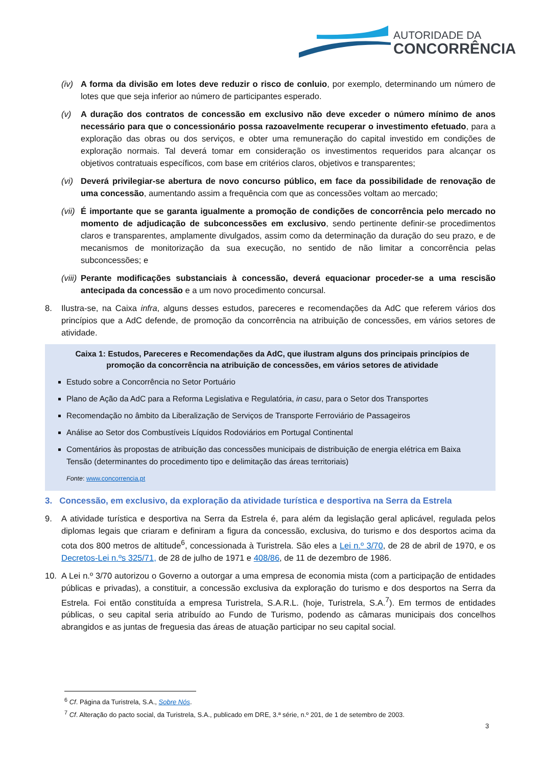AUTORIDADE DA
CONCORRÊNCIA
(iv) A forma da divisão em lotes deve reduzir o risco de conluio, por exemplo, determinando um número de lotes que que seja inferior ao número de participantes esperado.
(v) A duração dos contratos de concessão em exclusivo não deve exceder o número mínimo de anos necessário para que o concessionário possa razoavelmente recuperar o investimento efetuado, para a exploração das obras ou dos serviços, e obter uma remuneração do capital investido em condições de exploração normais. Tal deverá tomar em consideração os investimentos requeridos para alcançar os objetivos contratuais específicos, com base em critérios claros, objetivos e transparentes;
(vi) Deverá privilegiar-se abertura de novo concurso público, em face da possibilidade de renovação de uma concessão, aumentando assim a frequência com que as concessões voltam ao mercado;
(vii) É importante que se garanta igualmente a promoção de condições de concorrência pelo mercado no momento de adjudicação de subconcessões em exclusivo, sendo pertinente definir-se procedimentos claros e transparentes, amplamente divulgados, assim como da determinação da duração do seu prazo, e de mecanismos de monitorização da sua execução, no sentido de não limitar a concorrência pelas subconcessões; e
(viii) Perante modificações substanciais à concessão, deverá equacionar proceder-se a uma rescisão antecipada da concessão e a um novo procedimento concursal.
8. Ilustra-se, na Caixa infra, alguns desses estudos, pareceres e recomendações da AdC que referem vários dos princípios que a AdC defende, de promoção da concorrência na atribuição de concessões, em vários setores de atividade.
Caixa 1: Estudos, Pareceres e Recomendações da AdC, que ilustram alguns dos principais princípios de promoção da concorrência na atribuição de concessões, em vários setores de atividade
Estudo sobre a Concorrência no Setor Portuário
Plano de Ação da AdC para a Reforma Legislativa e Regulatória, in casu, para o Setor dos Transportes
Recomendação no âmbito da Liberalização de Serviços de Transporte Ferroviário de Passageiros
Análise ao Setor dos Combustíveis Líquidos Rodoviários em Portugal Continental
Comentários às propostas de atribuição das concessões municipais de distribuição de energia elétrica em Baixa Tensão (determinantes do procedimento tipo e delimitação das áreas territoriais)
Fonte: www.concorrencia.pt
3. Concessão, em exclusivo, da exploração da atividade turística e desportiva na Serra da Estrela
9. A atividade turística e desportiva na Serra da Estrela é, para além da legislação geral aplicável, regulada pelos diplomas legais que criaram e definiram a figura da concessão, exclusiva, do turismo e dos desportos acima da cota dos 800 metros de altitude<sup>6</sup>, concessionada à Turistrela. São eles a Lei n.º 3/70, de 28 de abril de 1970, e os Decretos-Lei n.ºs 325/71, de 28 de julho de 1971 e 408/86, de 11 de dezembro de 1986.
10. A Lei n.º 3/70 autorizou o Governo a outorgar a uma empresa de economia mista (com a participação de entidades públicas e privadas), a constituir, a concessão exclusiva da exploração do turismo e dos desportos na Serra da Estrela. Foi então constituída a empresa Turistrela, S.A.R.L. (hoje, Turistrela, S.A.<sup>7</sup>). Em termos de entidades públicas, o seu capital seria atribuído ao Fundo de Turismo, podendo as câmaras municipais dos concelhos abrangidos e as juntas de freguesia das áreas de atuação participar no seu capital social.
<sup>6</sup> Cf. Página da Turistrela, S.A., Sobre Nós.
<sup>7</sup> Cf. Alteração do pacto social, da Turistrela, S.A., publicado em DRE, 3.ª série, n.º 201, de 1 de setembro de 2003.
3